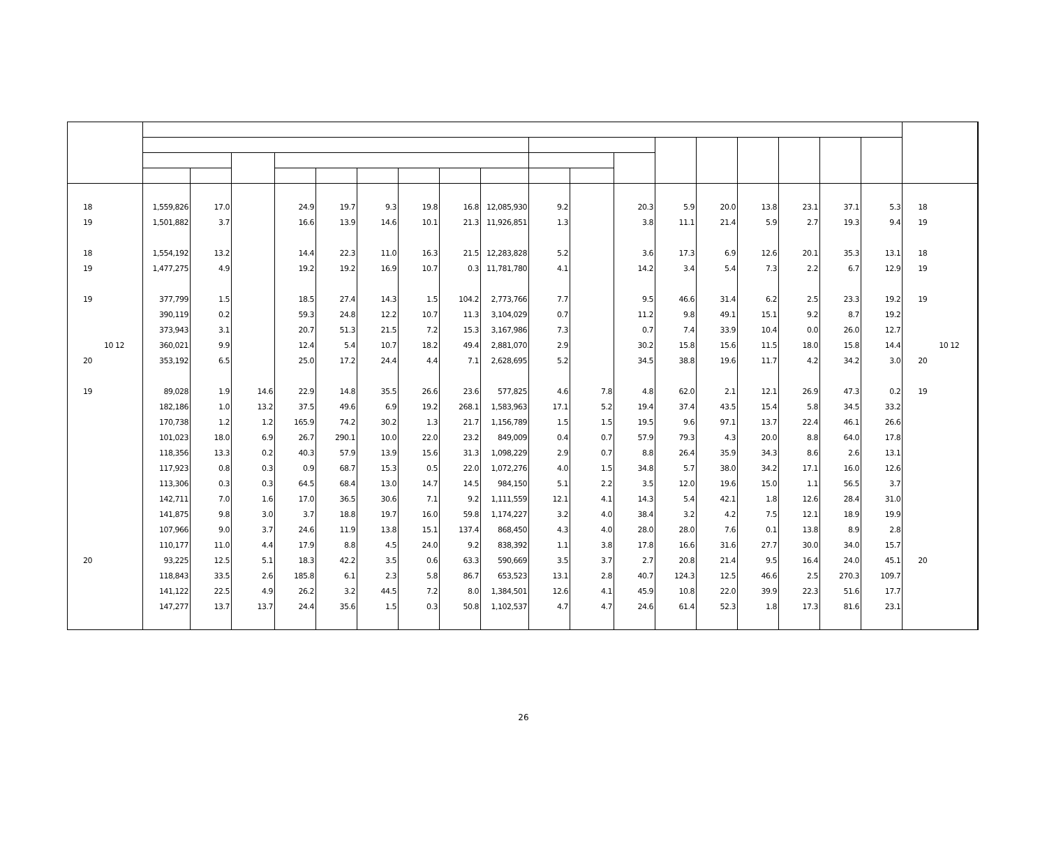| 18 | 1,559,826 | 17.0 | | 24.9 | 19.7 | 9.3 | 19.8 | 16.8 | 12,085,930 | 9.2 | | 20.3 | 5.9 | 20.0 | 13.8 | 23.1 | 37.1 | 5.3 | 18 | |
| 19 | 1,501,882 | 3.7 | | 16.6 | 13.9 | 14.6 | 10.1 | 21.3 | 11,926,851 | 1.3 | | 3.8 | 11.1 | 21.4 | 5.9 | 2.7 | 19.3 | 9.4 | 19 | |
| 18 | 1,554,192 | 13.2 | | 14.4 | 22.3 | 11.0 | 16.3 | 21.5 | 12,283,828 | 5.2 | | 3.6 | 17.3 | 6.9 | 12.6 | 20.1 | 35.3 | 13.1 | 18 | |
| 19 | 1,477,275 | 4.9 | | 19.2 | 19.2 | 16.9 | 10.7 | 0.3 | 11,781,780 | 4.1 | | 14.2 | 3.4 | 5.4 | 7.3 | 2.2 | 6.7 | 12.9 | 19 | |
| 19 | 377,799 | 1.5 | | 18.5 | 27.4 | 14.3 | 1.5 | 104.2 | 2,773,766 | 7.7 | | 9.5 | 46.6 | 31.4 | 6.2 | 2.5 | 23.3 | 19.2 | 19 | |
| | 390,119 | 0.2 | | 59.3 | 24.8 | 12.2 | 10.7 | 11.3 | 3,104,029 | 0.7 | | 11.2 | 9.8 | 49.1 | 15.1 | 9.2 | 8.7 | 19.2 | | |
| | 373,943 | 3.1 | | 20.7 | 51.3 | 21.5 | 7.2 | 15.3 | 3,167,986 | 7.3 | | 0.7 | 7.4 | 33.9 | 10.4 | 0.0 | 26.0 | 12.7 | | |
| 10 12 | 360,021 | 9.9 | | 12.4 | 5.4 | 10.7 | 18.2 | 49.4 | 2,881,070 | 2.9 | | 30.2 | 15.8 | 15.6 | 11.5 | 18.0 | 15.8 | 14.4 | 10 12 | |
| 20 | 353,192 | 6.5 | | 25.0 | 17.2 | 24.4 | 4.4 | 7.1 | 2,628,695 | 5.2 | | 34.5 | 38.8 | 19.6 | 11.7 | 4.2 | 34.2 | 3.0 | 20 | |
| 19 | 89,028 | 1.9 | 14.6 | 22.9 | 14.8 | 35.5 | 26.6 | 23.6 | 577,825 | 4.6 | 7.8 | 4.8 | 62.0 | 2.1 | 12.1 | 26.9 | 47.3 | 0.2 | 19 | |
| | 182,186 | 1.0 | 13.2 | 37.5 | 49.6 | 6.9 | 19.2 | 268.1 | 1,583,963 | 17.1 | 5.2 | 19.4 | 37.4 | 43.5 | 15.4 | 5.8 | 34.5 | 33.2 | | |
| | 170,738 | 1.2 | 1.2 | 165.9 | 74.2 | 30.2 | 1.3 | 21.7 | 1,156,789 | 1.5 | 1.5 | 19.5 | 9.6 | 97.1 | 13.7 | 22.4 | 46.1 | 26.6 | | |
| | 101,023 | 18.0 | 6.9 | 26.7 | 290.1 | 10.0 | 22.0 | 23.2 | 849,009 | 0.4 | 0.7 | 57.9 | 79.3 | 4.3 | 20.0 | 8.8 | 64.0 | 17.8 | | |
| | 118,356 | 13.3 | 0.2 | 40.3 | 57.9 | 13.9 | 15.6 | 31.3 | 1,098,229 | 2.9 | 0.7 | 8.8 | 26.4 | 35.9 | 34.3 | 8.6 | 2.6 | 13.1 | | |
| | 117,923 | 0.8 | 0.3 | 0.9 | 68.7 | 15.3 | 0.5 | 22.0 | 1,072,276 | 4.0 | 1.5 | 34.8 | 5.7 | 38.0 | 34.2 | 17.1 | 16.0 | 12.6 | | |
| | 113,306 | 0.3 | 0.3 | 64.5 | 68.4 | 13.0 | 14.7 | 14.5 | 984,150 | 5.1 | 2.2 | 3.5 | 12.0 | 19.6 | 15.0 | 1.1 | 56.5 | 3.7 | | |
| | 142,711 | 7.0 | 1.6 | 17.0 | 36.5 | 30.6 | 7.1 | 9.2 | 1,111,559 | 12.1 | 4.1 | 14.3 | 5.4 | 42.1 | 1.8 | 12.6 | 28.4 | 31.0 | | |
| | 141,875 | 9.8 | 3.0 | 3.7 | 18.8 | 19.7 | 16.0 | 59.8 | 1,174,227 | 3.2 | 4.0 | 38.4 | 3.2 | 4.2 | 7.5 | 12.1 | 18.9 | 19.9 | | |
| | 107,966 | 9.0 | 3.7 | 24.6 | 11.9 | 13.8 | 15.1 | 137.4 | 868,450 | 4.3 | 4.0 | 28.0 | 28.0 | 7.6 | 0.1 | 13.8 | 8.9 | 2.8 | | |
| | 110,177 | 11.0 | 4.4 | 17.9 | 8.8 | 4.5 | 24.0 | 9.2 | 838,392 | 1.1 | 3.8 | 17.8 | 16.6 | 31.6 | 27.7 | 30.0 | 34.0 | 15.7 | | |
| 20 | 93,225 | 12.5 | 5.1 | 18.3 | 42.2 | 3.5 | 0.6 | 63.3 | 590,669 | 3.5 | 3.7 | 2.7 | 20.8 | 21.4 | 9.5 | 16.4 | 24.0 | 45.1 | 20 | |
| | 118,843 | 33.5 | 2.6 | 185.8 | 6.1 | 2.3 | 5.8 | 86.7 | 653,523 | 13.1 | 2.8 | 40.7 | 124.3 | 12.5 | 46.6 | 2.5 | 270.3 | 109.7 | | |
| | 141,122 | 22.5 | 4.9 | 26.2 | 3.2 | 44.5 | 7.2 | 8.0 | 1,384,501 | 12.6 | 4.1 | 45.9 | 10.8 | 22.0 | 39.9 | 22.3 | 51.6 | 17.7 | | |
| | 147,277 | 13.7 | 13.7 | 24.4 | 35.6 | 1.5 | 0.3 | 50.8 | 1,102,537 | 4.7 | 4.7 | 24.6 | 61.4 | 52.3 | 1.8 | 17.3 | 81.6 | 23.1 | | |
26